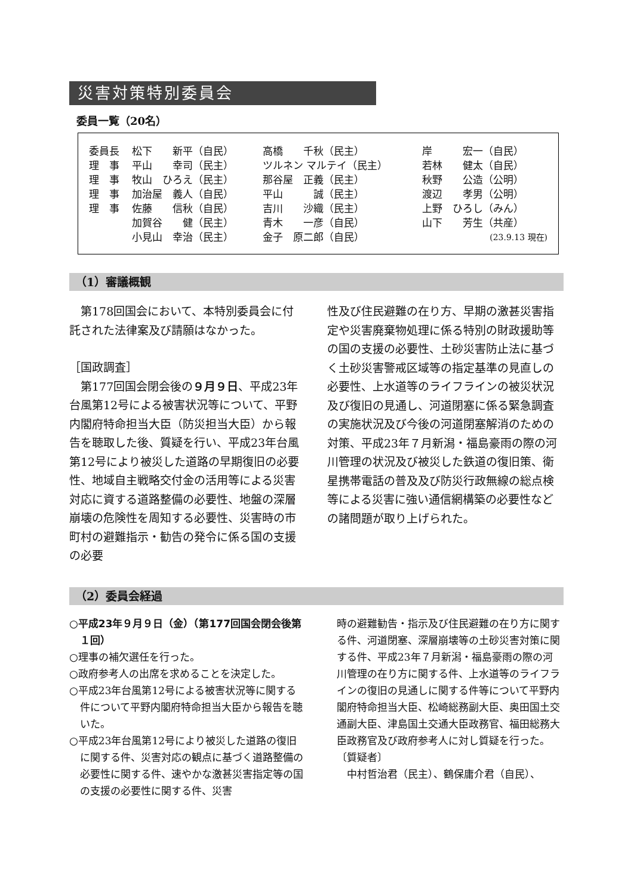災害対策特別委員会
委員一覧（20名）
| 委員長 | 松下 新平（自民） | 高橋 千秋（民主） | 岸 宏一（自民） |
| 理 事 | 平山 幸司（民主） | ツルネン マルテイ（民主） | 若林 健太（自民） |
| 理 事 | 牧山 ひろえ（民主） | 那谷屋 正義（民主） | 秋野 公造（公明） |
| 理 事 | 加治屋 義人（自民） | 平山 誠（民主） | 渡辺 孝男（公明） |
| 理 事 | 佐藤 信秋（自民） | 吉川 沙織（民主） | 上野 ひろし（みん） |
| | 加賀谷 健（民主） | 青木 一彦（自民） | 山下 芳生（共産） |
| | 小見山 幸治（民主） | 金子 原二郎（自民） | (23.9.13 現在) |
（1）審議概観
　第178回国会において、本特別委員会に付託された法律案及び請願はなかった。
［国政調査］
　第177回国会閉会後の９月９日、平成23年台風第12号による被害状況等について、平野内閣府特命担当大臣（防災担当大臣）から報告を聴取した後、質疑を行い、平成23年台風第12号により被災した道路の早期復旧の必要性、地域自主戦略交付金の活用等による災害対応に資する道路整備の必要性、地盤の深層崩壊の危険性を周知する必要性、災害時の市町村の避難指示・勧告の発令に係る国の支援の必要
性及び住民避難の在り方、早期の激甚災害指定や災害廃棄物処理に係る特別の財政援助等の国の支援の必要性、土砂災害防止法に基づく土砂災害警戒区域等の指定基準の見直しの必要性、上水道等のライフラインの被災状況及び復旧の見通し、河道閉塞に係る緊急調査の実施状況及び今後の河道閉塞解消のための対策、平成23年７月新潟・福島豪雨の際の河川管理の状況及び被災した鉄道の復旧策、衛星携帯電話の普及及び防災行政無線の総点検等による災害に強い通信網構築の必要性などの諸問題が取り上げられた。
（2）委員会経過
○平成23年９月９日（金）（第177回国会閉会後第１回）
○理事の補欠選任を行った。
○政府参考人の出席を求めることを決定した。
○平成23年台風第12号による被害状況等に関する件について平野内閣府特命担当大臣から報告を聴いた。
○平成23年台風第12号により被災した道路の復旧に関する件、災害対応の観点に基づく道路整備の必要性に関する件、速やかな激甚災害指定等の国の支援の必要性に関する件、災害
時の避難勧告・指示及び住民避難の在り方に関する件、河道閉塞、深層崩壊等の土砂災害対策に関する件、平成23年７月新潟・福島豪雨の際の河川管理の在り方に関する件、上水道等のライフラインの復旧の見通しに関する件等について平野内閣府特命担当大臣、松崎総務副大臣、奥田国土交通副大臣、津島国土交通大臣政務官、福田総務大臣政務官及び政府参考人に対し質疑を行った。
〔質疑者〕
　中村哲治君（民主）、鶴保庸介君（自民）、